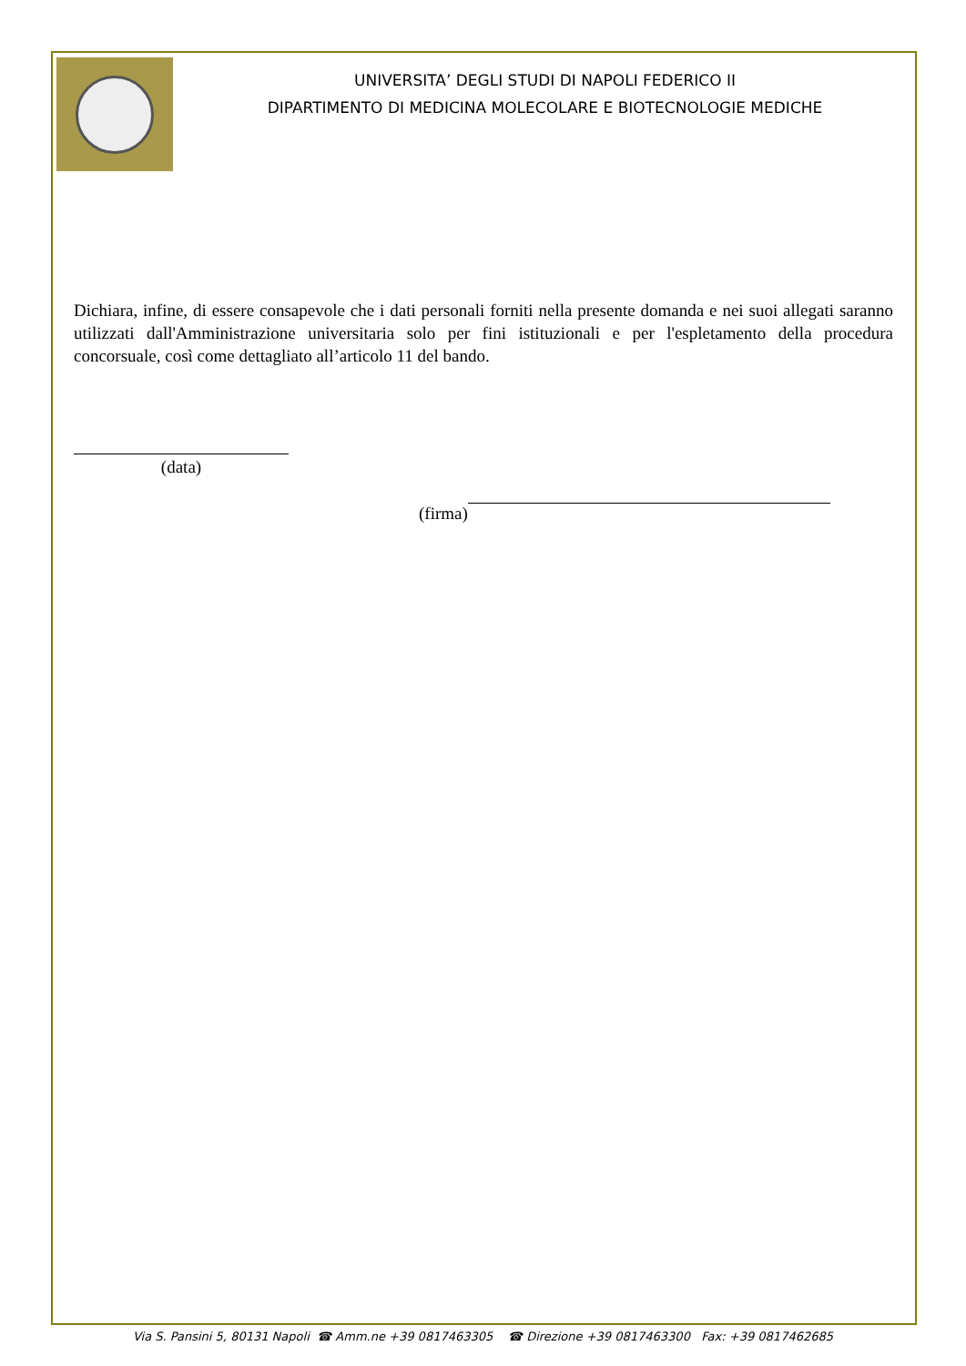UNIVERSITA’ DEGLI STUDI DI NAPOLI FEDERICO II
DIPARTIMENTO DI MEDICINA MOLECOLARE E BIOTECNOLOGIE MEDICHE
Dichiara, infine, di essere consapevole che i dati personali forniti nella presente domanda e nei suoi allegati saranno utilizzati dall'Amministrazione universitaria solo per fini istituzionali e per l'espletamento della procedura concorsuale, così come dettagliato all’articolo 11 del bando.
(data)
(firma)
Via S. Pansini 5, 80131 Napoli ☎ Amm.ne +39 0817463305 ☎ Direzione +39 0817463300 Fax: +39 0817462685